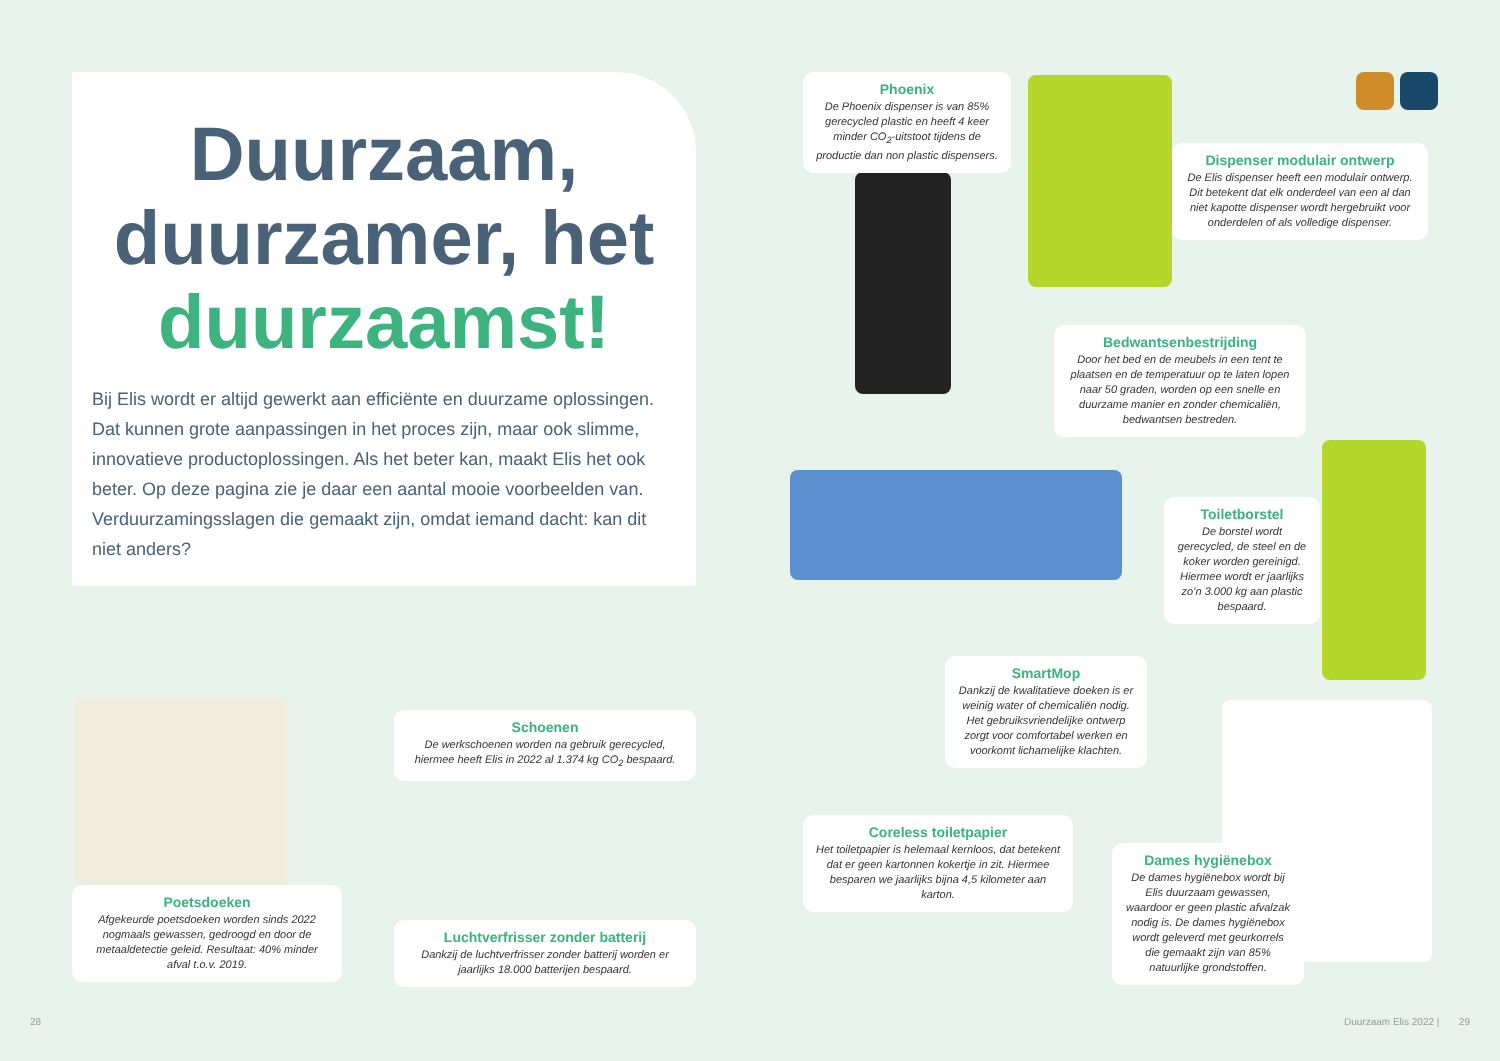Duurzaam,
duurzamer, het
duurzaamst!
Bij Elis wordt er altijd gewerkt aan efficiënte en duurzame oplossingen. Dat kunnen grote aanpassingen in het proces zijn, maar ook slimme, innovatieve productoplossingen. Als het beter kan, maakt Elis het ook beter. Op deze pagina zie je daar een aantal mooie voorbeelden van. Verduurzamingsslagen die gemaakt zijn, omdat iemand dacht: kan dit niet anders?
Phoenix
De Phoenix dispenser is van 85% gerecycled plastic en heeft 4 keer minder CO<sub>2</sub>-uitstoot tijdens de productie dan non plastic dispensers.
Dispenser modulair ontwerp
De Elis dispenser heeft een modulair ontwerp. Dit betekent dat elk onderdeel van een al dan niet kapotte dispenser wordt hergebruikt voor onderdelen of als volledige dispenser.
Bedwantsenbestrijding
Door het bed en de meubels in een tent te plaatsen en de temperatuur op te laten lopen naar 50 graden, worden op een snelle en duurzame manier en zonder chemicaliën, bedwantsen bestreden.
Toiletborstel
De borstel wordt gerecycled, de steel en de koker worden gereinigd. Hiermee wordt er jaarlijks zo’n 3.000 kg aan plastic bespaard.
SmartMop
Dankzij de kwalitatieve doeken is er weinig water of chemicaliën nodig. Het gebruiksvriendelijke ontwerp zorgt voor comfortabel werken en voorkomt lichamelijke klachten.
Schoenen
De werkschoenen worden na gebruik gerecycled, hiermee heeft Elis in 2022 al 1.374 kg CO<sub>2</sub> bespaard.
Coreless toiletpapier
Het toiletpapier is helemaal kernloos, dat betekent dat er geen kartonnen kokertje in zit. Hiermee besparen we jaarlijks bijna 4,5 kilometer aan karton.
Dames hygiënebox
De dames hygiënebox wordt bij Elis duurzaam gewassen, waardoor er geen plastic afvalzak nodig is. De dames hygiënebox wordt geleverd met geurkorrels die gemaakt zijn van 85% natuurlijke grondstoffen.
Poetsdoeken
Afgekeurde poetsdoeken worden sinds 2022 nogmaals gewassen, gedroogd en door de metaaldetectie geleid. Resultaat: 40% minder afval t.o.v. 2019.
Luchtverfrisser zonder batterij
Dankzij de luchtverfrisser zonder batterij worden er jaarlijks 18.000 batterijen bespaard.
28 Duurzaam Elis 2022 | 29